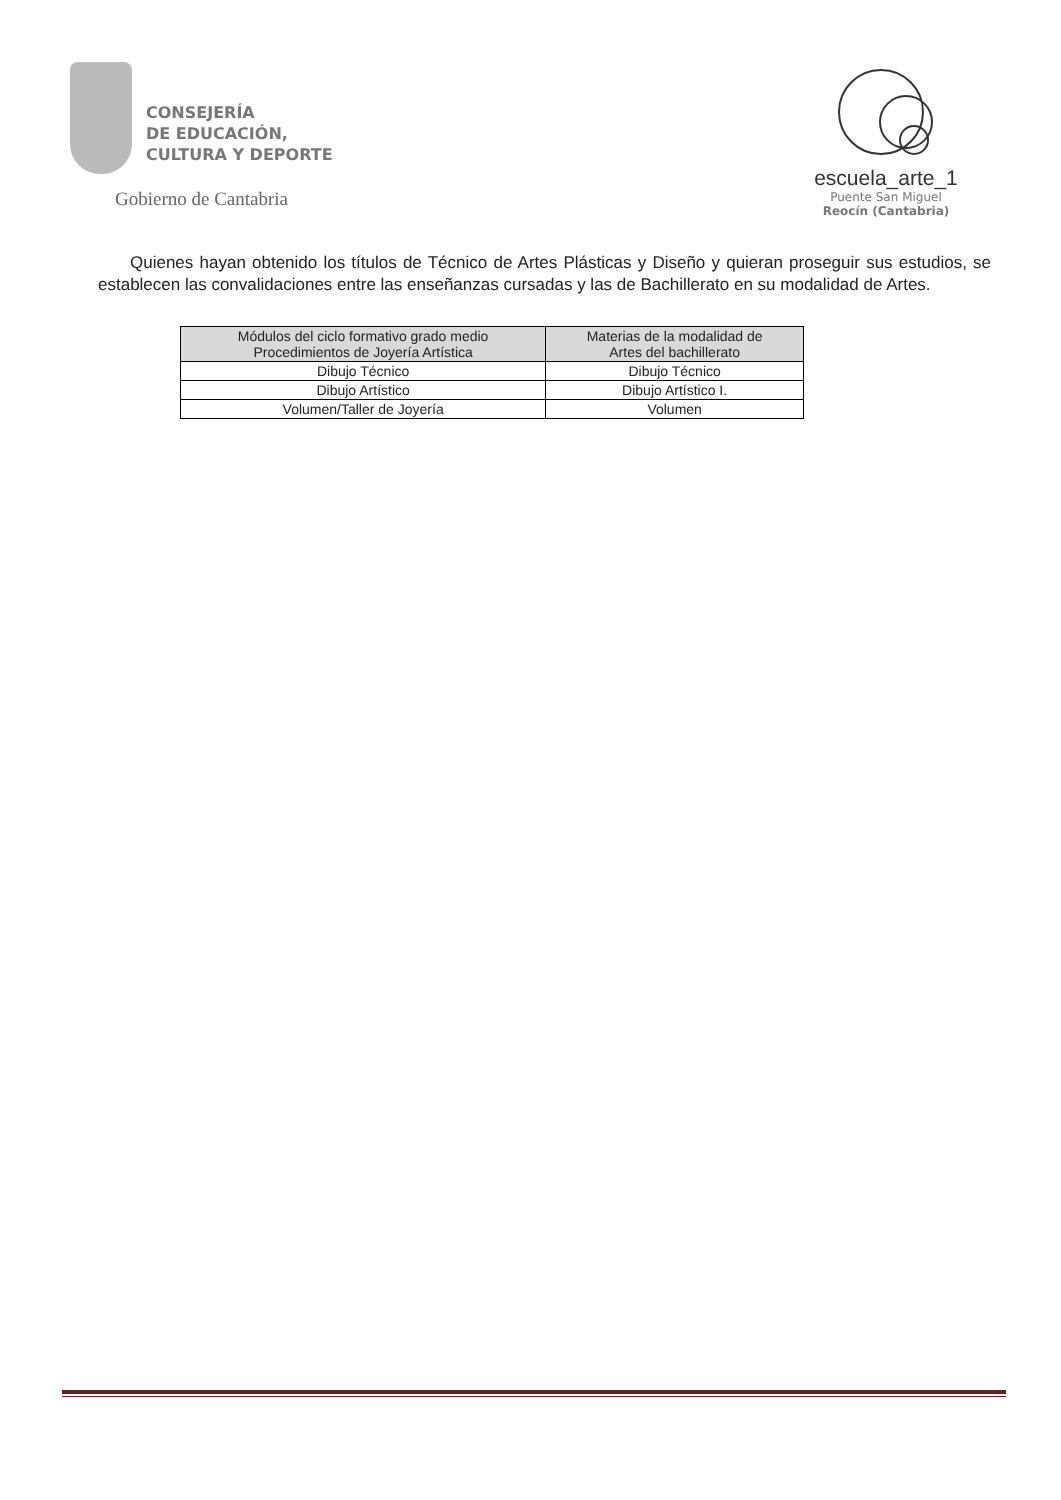CONSEJERÍA
DE EDUCACIÓN,
CULTURA Y DEPORTE
Gobierno de Cantabria
escuela_arte_1
Puente San Miguel
Reocín (Cantabria)
Quienes hayan obtenido los títulos de Técnico de Artes Plásticas y Diseño y quieran proseguir sus estudios, se establecen las convalidaciones entre las enseñanzas cursadas y las de Bachillerato en su modalidad de Artes.
| Módulos del ciclo formativo grado medio Procedimientos de Joyería Artística | Materias de la modalidad de Artes del bachillerato |
| --- | --- |
| Dibujo Técnico | Dibujo Técnico |
| Dibujo Artístico | Dibujo Artístico I. |
| Volumen/Taller de Joyería | Volumen |